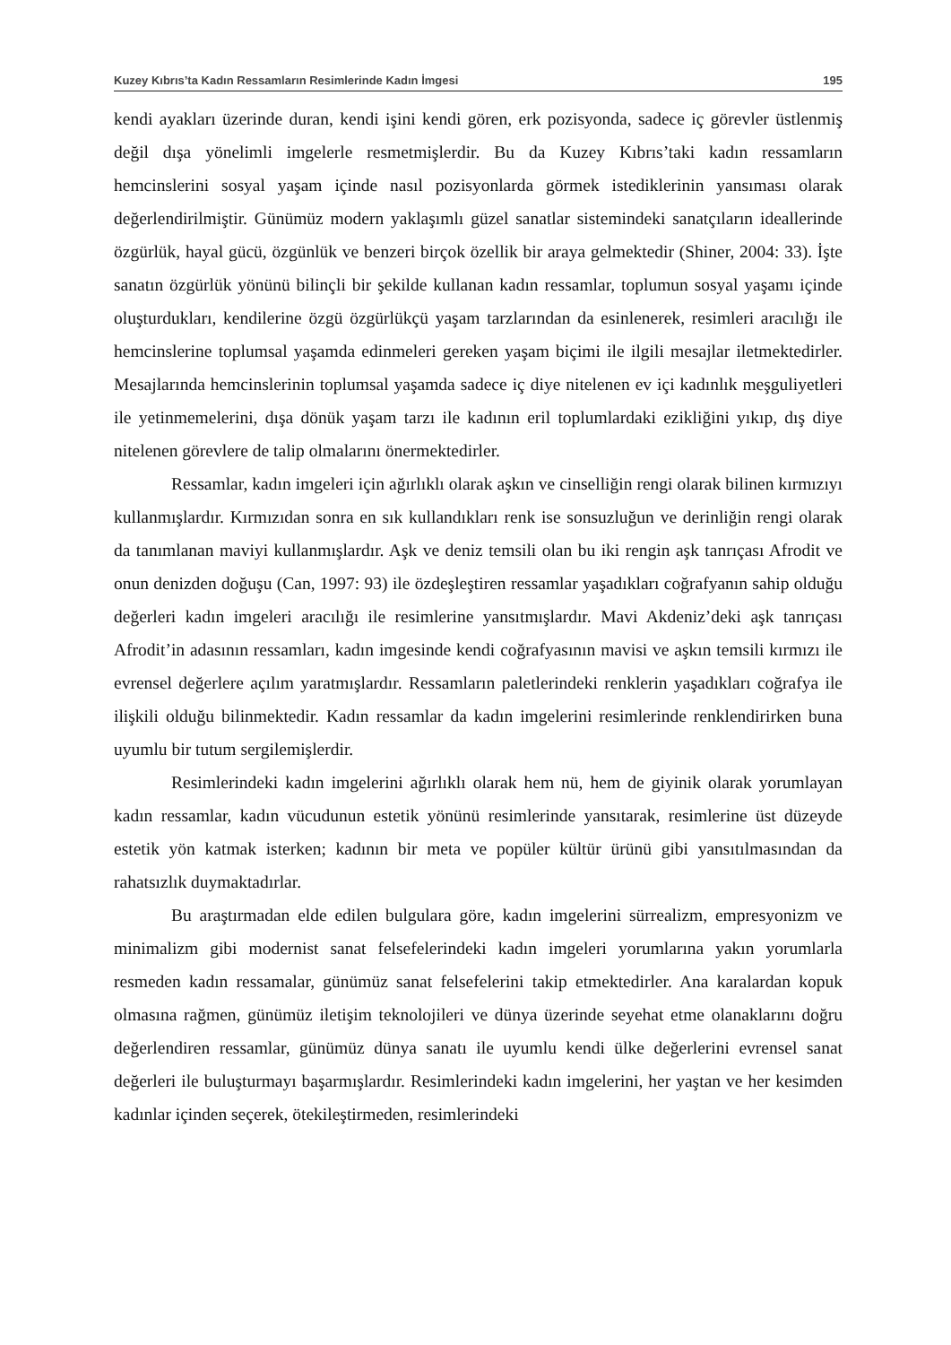Kuzey Kıbrıs’ta Kadın Ressamların Resimlerinde Kadın İmgesi 195
kendi ayakları üzerinde duran, kendi işini kendi gören, erk pozisyonda, sadece iç görevler üstlenmiş değil dışa yönelimli imgelerle resmetmişlerdir. Bu da Kuzey Kıbrıs’taki kadın ressamların hemcinslerini sosyal yaşam içinde nasıl pozisyonlarda görmek istediklerinin yansıması olarak değerlendirilmiştir. Günümüz modern yaklaşımlı güzel sanatlar sistemindeki sanatçıların ideallerinde özgürlük, hayal gücü, özgünlük ve benzeri birçok özellik bir araya gelmektedir (Shiner, 2004: 33). İşte sanatın özgürlük yönünü bilinçli bir şekilde kullanan kadın ressamlar, toplumun sosyal yaşamı içinde oluşturdukları, kendilerine özgü özgürlükçü yaşam tarzlarından da esinlenerek, resimleri aracılığı ile hemcinslerine toplumsal yaşamda edinmeleri gereken yaşam biçimi ile ilgili mesajlar iletmektedirler. Mesajlarında hemcinslerinin toplumsal yaşamda sadece iç diye nitelenen ev içi kadınlık meşguliyetleri ile yetinmemelerini, dışa dönük yaşam tarzı ile kadının eril toplumlardaki ezikliğini yıkıp, dış diye nitelenen görevlere de talip olmalarını önermektedirler.
Ressamlar, kadın imgeleri için ağırlıklı olarak aşkın ve cinselliğin rengi olarak bilinen kırmızıyı kullanmışlardır. Kırmızıdan sonra en sık kullandıkları renk ise sonsuzluğun ve derinliğin rengi olarak da tanımlanan maviyi kullanmışlardır. Aşk ve deniz temsili olan bu iki rengin aşk tanrıçası Afrodit ve onun denizden doğuşu (Can, 1997: 93) ile özdeşleştiren ressamlar yaşadıkları coğrafyanın sahip olduğu değerleri kadın imgeleri aracılığı ile resimlerine yansıtmışlardır. Mavi Akdeniz’deki aşk tanrıçası Afrodit’in adasının ressamları, kadın imgesinde kendi coğrafyasının mavisi ve aşkın temsili kırmızı ile evrensel değerlere açılım yaratmışlardır. Ressamların paletlerindeki renklerin yaşadıkları coğrafya ile ilişkili olduğu bilinmektedir. Kadın ressamlar da kadın imgelerini resimlerinde renklendirirken buna uyumlu bir tutum sergilemişlerdir.
Resimlerindeki kadın imgelerini ağırlıklı olarak hem nü, hem de giyinik olarak yorumlayan kadın ressamlar, kadın vücudunun estetik yönünü resimlerinde yansıtarak, resimlerine üst düzeyde estetik yön katmak isterken; kadının bir meta ve popüler kültür ürünü gibi yansıtılmasından da rahatsızlık duymaktadırlar.
Bu araştırmadan elde edilen bulgulara göre, kadın imgelerini sürrealizm, empresyonizm ve minimalizm gibi modernist sanat felsefelerindeki kadın imgeleri yorumlarına yakın yorumlarla resmeden kadın ressamalar, günümüz sanat felsefelerini takip etmektedirler. Ana karalardan kopuk olmasına rağmen, günümüz iletişim teknolojileri ve dünya üzerinde seyehat etme olanaklarını doğru değerlendiren ressamlar, günümüz dünya sanatı ile uyumlu kendi ülke değerlerini evrensel sanat değerleri ile buluşturmayı başarmışlardır. Resimlerindeki kadın imgelerini, her yaştan ve her kesimden kadınlar içinden seçerek, ötekileştirmeden, resimlerindeki